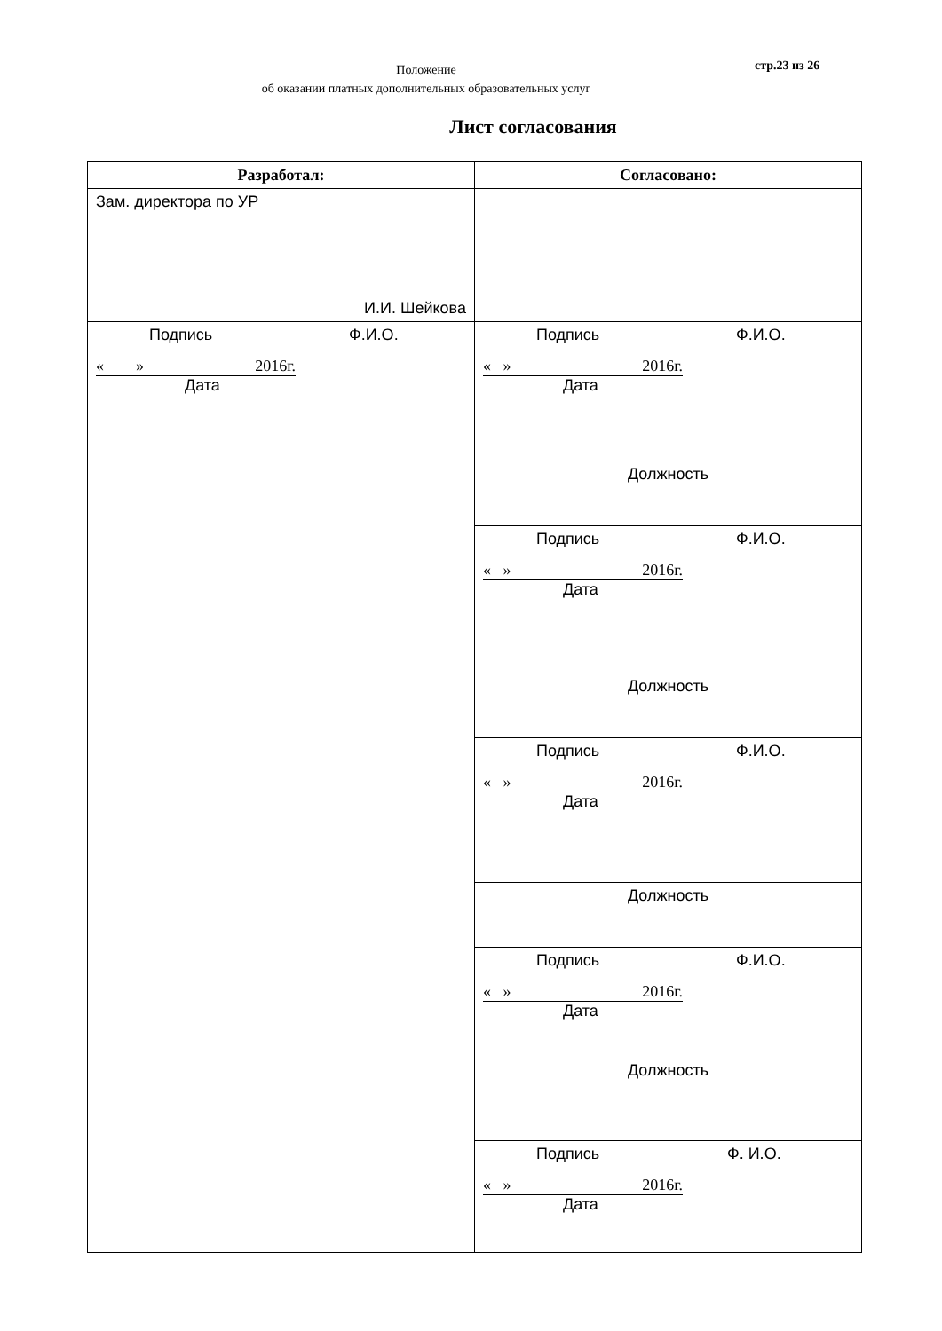Положение
об оказании платных дополнительных образовательных услуг
стр.23 из 26
Лист согласования
| Разработал: | Согласовано: |
| --- | --- |
| Зам. директора по УР | |
| И.И. Шейкова | |
| Подпись Ф.И.О. « » 2016г. Дата | Подпись Ф.И.О. « » 2016г. Дата |
| | Должность |
| | Подпись Ф.И.О. « » 2016г. Дата |
| | Должность |
| | Подпись Ф.И.О. « » 2016г. Дата |
| | Должность |
| | Подпись Ф.И.О. « » 2016г. Дата |
| | Должность |
| | Подпись Ф. И.О. « » 2016г. Дата |